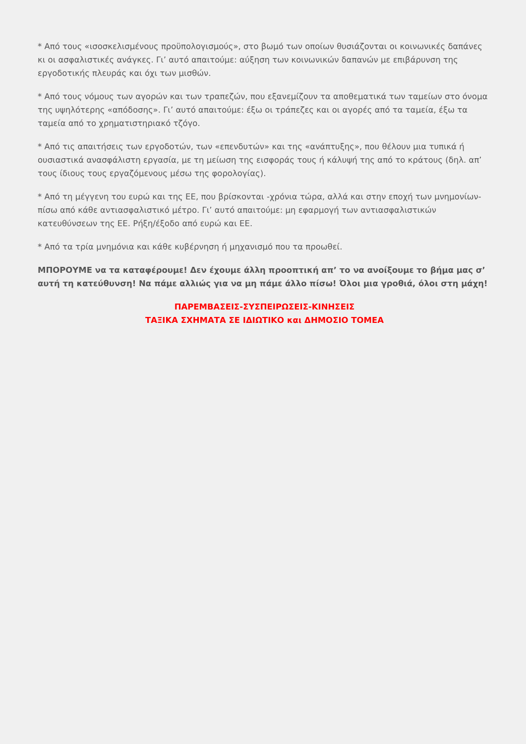* Από τους «ισοσκελισμένους προϋπολογισμούς», στο βωμό των οποίων θυσιάζονται οι κοινωνικές δαπάνες κι οι ασφαλιστικές ανάγκες. Γι’ αυτό απαιτούμε: αύξηση των κοινωνικών δαπανών με επιβάρυνση της εργοδοτικής πλευράς και όχι των μισθών.
* Από τους νόμους των αγορών και των τραπεζών, που εξανεμίζουν τα αποθεματικά των ταμείων στο όνομα της υψηλότερης «απόδοσης». Γι’ αυτό απαιτούμε: έξω οι τράπεζες και οι αγορές από τα ταμεία, έξω τα ταμεία από το χρηματιστηριακό τζόγο.
* Από τις απαιτήσεις των εργοδοτών, των «επενδυτών» και της «ανάπτυξης», που θέλουν μια τυπικά ή ουσιαστικά ανασφάλιστη εργασία, με τη μείωση της εισφοράς τους ή κάλυψή της από το κράτους (δηλ. απ’ τους ίδιους τους εργαζόμενους μέσω της φορολογίας).
* Από τη μέγγενη του ευρώ και της ΕΕ, που βρίσκονται -χρόνια τώρα, αλλά και στην εποχή των μνημονίων- πίσω από κάθε αντιασφαλιστικό μέτρο. Γι’ αυτό απαιτούμε: μη εφαρμογή των αντιασφαλιστικών κατευθύνσεων της ΕΕ. Ρήξη/έξοδο από ευρώ και ΕΕ.
* Από τα τρία μνημόνια και κάθε κυβέρνηση ή μηχανισμό που τα προωθεί.
ΜΠΟΡΟΥΜΕ να τα καταφέρουμε! Δεν έχουμε άλλη προοπτική απ’ το να ανοίξουμε το βήμα μας σ’ αυτή τη κατεύθυνση! Να πάμε αλλιώς για να μη πάμε άλλο πίσω! Όλοι μια γροθιά, όλοι στη μάχη!
ΠΑΡΕΜΒΑΣΕΙΣ-ΣΥΣΠΕΙΡΩΣΕΙΣ-ΚΙΝΗΣΕΙΣ
ΤΑΞΙΚΑ ΣΧΗΜΑΤΑ ΣΕ ΙΔΙΩΤΙΚΟ και ΔΗΜΟΣΙΟ ΤΟΜΕΑ